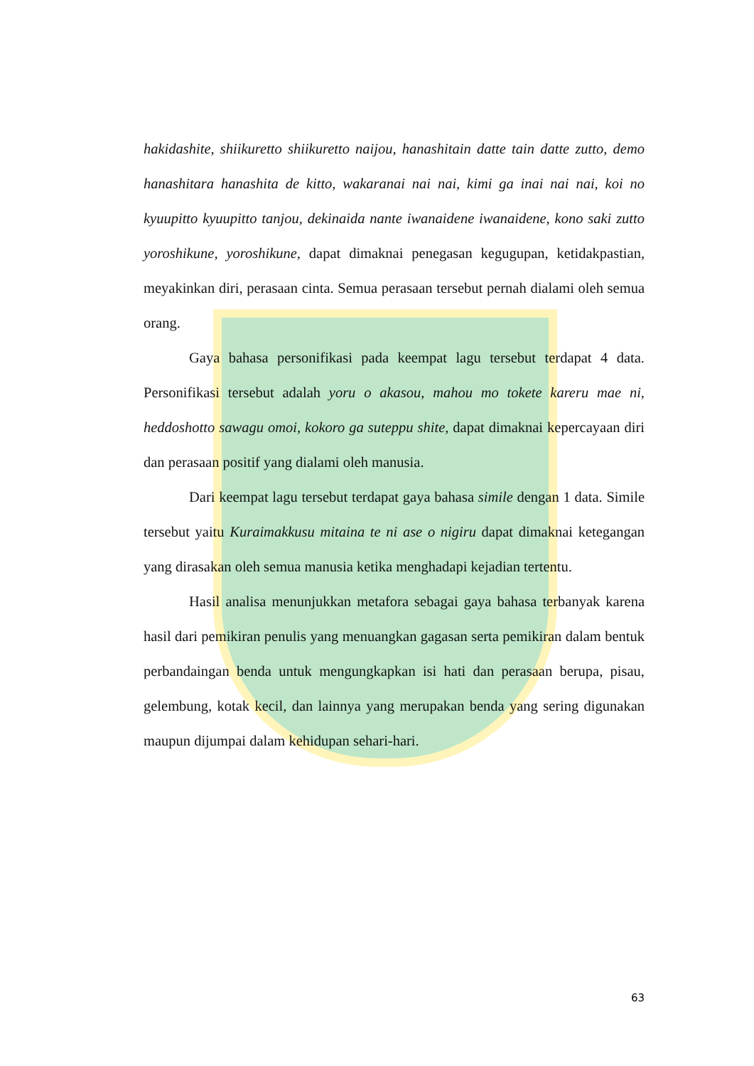hakidashite, shiikuretto shiikuretto naijou, hanashitain datte tain datte zutto, demo hanashitara hanashita de kitto, wakaranai nai nai, kimi ga inai nai nai, koi no kyuupitto kyuupitto tanjou, dekinaida nante iwanaidene iwanaidene, kono saki zutto yoroshikune, yoroshikune, dapat dimaknai penegasan kegugupan, ketidakpastian, meyakinkan diri, perasaan cinta. Semua perasaan tersebut pernah dialami oleh semua orang.
Gaya bahasa personifikasi pada keempat lagu tersebut terdapat 4 data. Personifikasi tersebut adalah yoru o akasou, mahou mo tokete kareru mae ni, heddoshotto sawagu omoi, kokoro ga suteppu shite, dapat dimaknai kepercayaan diri dan perasaan positif yang dialami oleh manusia.
Dari keempat lagu tersebut terdapat gaya bahasa simile dengan 1 data. Simile tersebut yaitu Kuraimakkusu mitaina te ni ase o nigiru dapat dimaknai ketegangan yang dirasakan oleh semua manusia ketika menghadapi kejadian tertentu.
Hasil analisa menunjukkan metafora sebagai gaya bahasa terbanyak karena hasil dari pemikiran penulis yang menuangkan gagasan serta pemikiran dalam bentuk perbandaingan benda untuk mengungkapkan isi hati dan perasaan berupa, pisau, gelembung, kotak kecil, dan lainnya yang merupakan benda yang sering digunakan maupun dijumpai dalam kehidupan sehari-hari.
63